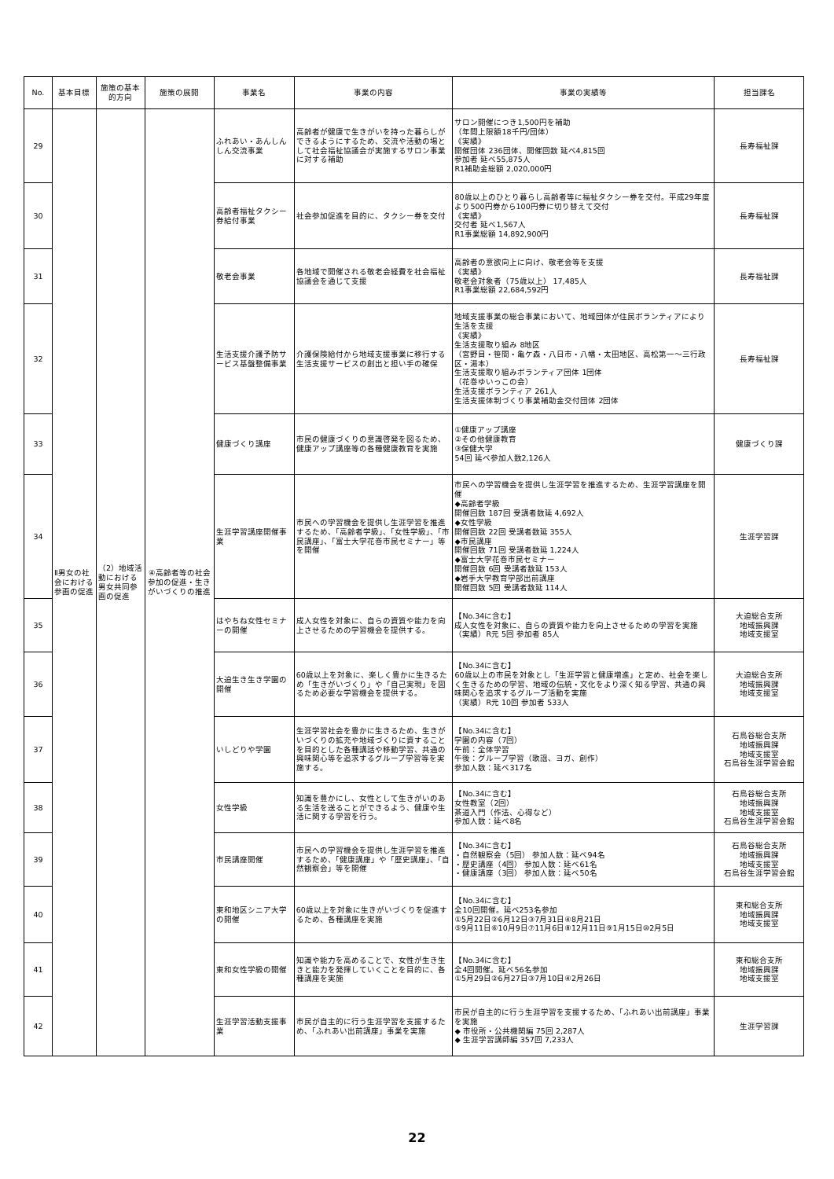| No. | 基本目標 | 施策の基本的方向 | 施策の展開 | 事業名 | 事業の内容 | 事業の実績等 | 担当課名 |
| --- | --- | --- | --- | --- | --- | --- | --- |
| 29 | Ⅱ男女の社会における参画の促進 | （2）地域活動における男女共同参画の促進 | ④高齢者等の社会参加の促進・生きがいづくりの推進 | ふれあい・あんしんしん交流事業 | 高齢者が健康で生きがいを持った暮らしができるようにするため、交流や活動の場として社会福祉協議会が実施するサロン事業に対する補助 | サロン開催につき1,500円を補助 （年間上限額18千円/団体） 《実績》 開催団体 236団体、開催回数 延べ4,815回 参加者 延べ55,875人 R1補助金総額 2,020,000円 | 長寿福祉課 |
| 30 | | | | 高齢者福祉タクシー券給付事業 | 社会参加促進を目的に、タクシー券を交付 | 80歳以上のひとり暮らし高齢者等に福祉タクシー券を交付。平成29年度より500円券から100円券に切り替えて交付 《実績》 交付者 延べ1,567人 R1事業総額 14,892,900円 | 長寿福祉課 |
| 31 | | | | 敬老会事業 | 各地域で開催される敬老会経費を社会福祉協議会を通じて支援 | 高齢者の意欲向上に向け、敬老会等を支援 《実績》 敬老会対象者（75歳以上） 17,485人 R1事業総額 22,684,592円 | 長寿福祉課 |
| 32 | | | | 生活支援介護予防サービス基盤整備事業 | 介護保険給付から地域支援事業に移行する生活支援サービスの創出と担い手の確保 | 地域支援事業の総合事業において、地域団体が住民ボランティアにより生活を支援 《実績》 生活支援取り組み 8地区 （宮野目・笹間・亀ケ森・八日市・八幡・太田地区、高松第一～三行政区・湯本） 生活支援取り組みボランティア団体 1団体 （花巻ゆいっこの会） 生活支援ボランティア 261人 生活支援体制づくり事業補助金交付団体 2団体 | 長寿福祉課 |
| 33 | | | | 健康づくり講座 | 市民の健康づくりの意識啓発を図るため、健康アップ講座等の各種健康教育を実施 | ①健康アップ講座 ②その他健康教育 ③保健大学 54回 延べ参加人数2,126人 | 健康づくり課 |
| 34 | | | | 生涯学習講座開催事業 | 市民への学習機会を提供し生涯学習を推進するため、「高齢者学級」、「女性学級」、「市民講座」、「富士大学花巻市民セミナー」等を開催 | 市民への学習機会を提供し生涯学習を推進するため、生涯学習講座を開催 ◆高齢者学級 開催回数 187回 受講者数延 4,692人 ◆女性学級 開催回数 22回 受講者数延 355人 ◆市民講座 開催回数 71回 受講者数延 1,224人 ◆富士大学花巻市民セミナー 開催回数 6回 受講者数延 153人 ◆岩手大学教育学部出前講座 開催回数 5回 受講者数延 114人 | 生涯学習課 |
| 35 | | | | はやちね女性セミナーの開催 | 成人女性を対象に、自らの資質や能力を向上させるための学習機会を提供する。 | 【No.34に含む】 成人女性を対象に、自らの資質や能力を向上させるための学習を実施 （実績）R元 5回 参加者 85人 | 大迫総合支所 地域振興課 地域支援室 |
| 36 | | | | 大迫生き生き学園の開催 | 60歳以上を対象に、楽しく豊かに生きるため「生きがいづくり」や「自己実現」を図るため必要な学習機会を提供する。 | 【No.34に含む】 60歳以上の市民を対象とし「生涯学習と健康増進」と定め、社会を楽しく生きるための学習、地域の伝統・文化をより深く知る学習、共通の興味関心を追求するグループ活動を実施 （実績）R元 10回 参加者 533人 | 大迫総合支所 地域振興課 地域支援室 |
| 37 | | | | いしどりや学園 | 生涯学習社会を豊かに生きるため、生きがいづくりの拡充や地域づくりに資することを目的とした各種講話や移動学習、共通の興味関心等を追求するグループ学習等を実施する。 | 【No.34に含む】 学園の内容（7回） 午前：全体学習 午後：グループ学習（歌謡、ヨガ、創作） 参加人数：延べ317名 | 石鳥谷総合支所 地域振興課 地域支援室 石鳥谷生涯学習会館 |
| 38 | | | | 女性学級 | 知識を豊かにし、女性として生きがいのある生活を送ることができるよう、健康や生活に関する学習を行う。 | 【No.34に含む】 女性教室（2回） 茶道入門（作法、心得など） 参加人数：延べ8名 | 石鳥谷総合支所 地域振興課 地域支援室 石鳥谷生涯学習会館 |
| 39 | | | | 市民講座開催 | 市民への学習機会を提供し生涯学習を推進するため、「健康講座」や「歴史講座」、「自然観察会」等を開催 | 【No.34に含む】 ・自然観察会（5回） 参加人数：延べ94名 ・歴史講座（4回） 参加人数：延べ61名 ・健康講座（3回） 参加人数：延べ50名 | 石鳥谷総合支所 地域振興課 地域支援室 石鳥谷生涯学習会館 |
| 40 | | | | 東和地区シニア大学の開催 | 60歳以上を対象に生きがいづくりを促進するため、各種講座を実施 | 【No.34に含む】 全10回開催。延べ253名参加 ①5月22日②6月12日③7月31日④8月21日 ⑤9月11日⑥10月9日⑦11月6日⑧12月11日⑨1月15日⑩2月5日 | 東和総合支所 地域振興課 地域支援室 |
| 41 | | | | 東和女性学級の開催 | 知識や能力を高めることで、女性が生き生きと能力を発揮していくことを目的に、各種講座を実施 | 【No.34に含む】 全4回開催。延べ56名参加 ①5月29日②6月27日③7月10日④2月26日 | 東和総合支所 地域振興課 地域支援室 |
| 42 | | | | 生涯学習活動支援事業 | 市民が自主的に行う生涯学習を支援するため、「ふれあい出前講座」事業を実施 | 市民が自主的に行う生涯学習を支援するため、「ふれあい出前講座」事業を実施 ◆ 市役所・公共機関編 75回 2,287人 ◆ 生涯学習講師編 357回 7,233人 | 生涯学習課 |
22